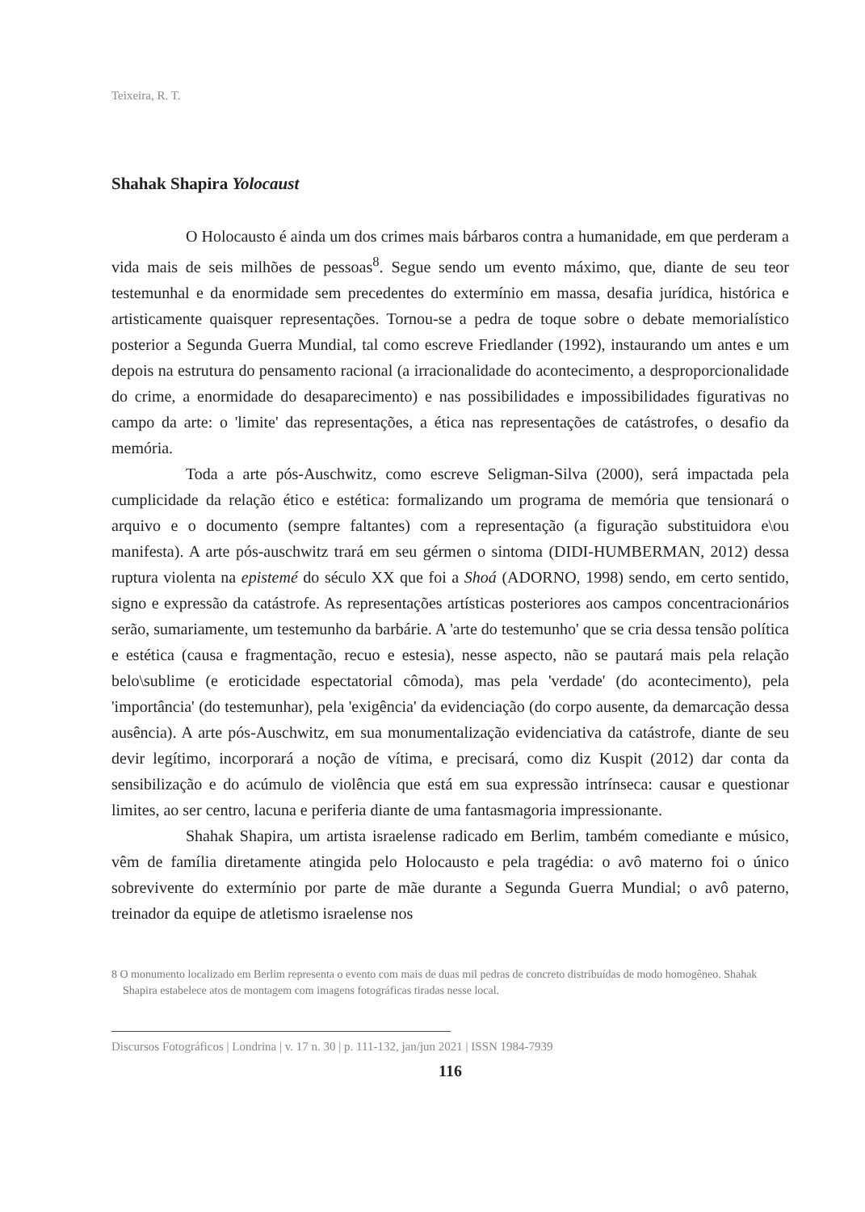Teixeira, R. T.
Shahak Shapira Yolocaust
O Holocausto é ainda um dos crimes mais bárbaros contra a humanidade, em que perderam a vida mais de seis milhões de pessoas<sup>8</sup>. Segue sendo um evento máximo, que, diante de seu teor testemunhal e da enormidade sem precedentes do extermínio em massa, desafia jurídica, histórica e artisticamente quaisquer representações. Tornou-se a pedra de toque sobre o debate memorialístico posterior a Segunda Guerra Mundial, tal como escreve Friedlander (1992), instaurando um antes e um depois na estrutura do pensamento racional (a irracionalidade do acontecimento, a desproporcionalidade do crime, a enormidade do desaparecimento) e nas possibilidades e impossibilidades figurativas no campo da arte: o 'limite' das representações, a ética nas representações de catástrofes, o desafio da memória.
Toda a arte pós-Auschwitz, como escreve Seligman-Silva (2000), será impactada pela cumplicidade da relação ético e estética: formalizando um programa de memória que tensionará o arquivo e o documento (sempre faltantes) com a representação (a figuração substituidora e\ou manifesta). A arte pós-auschwitz trará em seu gérmen o sintoma (DIDI-HUMBERMAN, 2012) dessa ruptura violenta na epistemé do século XX que foi a Shoá (ADORNO, 1998) sendo, em certo sentido, signo e expressão da catástrofe. As representações artísticas posteriores aos campos concentracionários serão, sumariamente, um testemunho da barbárie. A 'arte do testemunho' que se cria dessa tensão política e estética (causa e fragmentação, recuo e estesia), nesse aspecto, não se pautará mais pela relação belo\sublime (e eroticidade espectatorial cômoda), mas pela 'verdade' (do acontecimento), pela 'importância' (do testemunhar), pela 'exigência' da evidenciação (do corpo ausente, da demarcação dessa ausência). A arte pós-Auschwitz, em sua monumentalização evidenciativa da catástrofe, diante de seu devir legítimo, incorporará a noção de vítima, e precisará, como diz Kuspit (2012) dar conta da sensibilização e do acúmulo de violência que está em sua expressão intrínseca: causar e questionar limites, ao ser centro, lacuna e periferia diante de uma fantasmagoria impressionante.
Shahak Shapira, um artista israelense radicado em Berlim, também comediante e músico, vêm de família diretamente atingida pelo Holocausto e pela tragédia: o avô materno foi o único sobrevivente do extermínio por parte de mãe durante a Segunda Guerra Mundial; o avô paterno, treinador da equipe de atletismo israelense nos
8 O monumento localizado em Berlim representa o evento com mais de duas mil pedras de concreto distribuídas de modo homogêneo. Shahak Shapira estabelece atos de montagem com imagens fotográficas tiradas nesse local.
Discursos Fotográficos | Londrina | v. 17 n. 30 | p. 111-132, jan/jun 2021 | ISSN 1984-7939
116